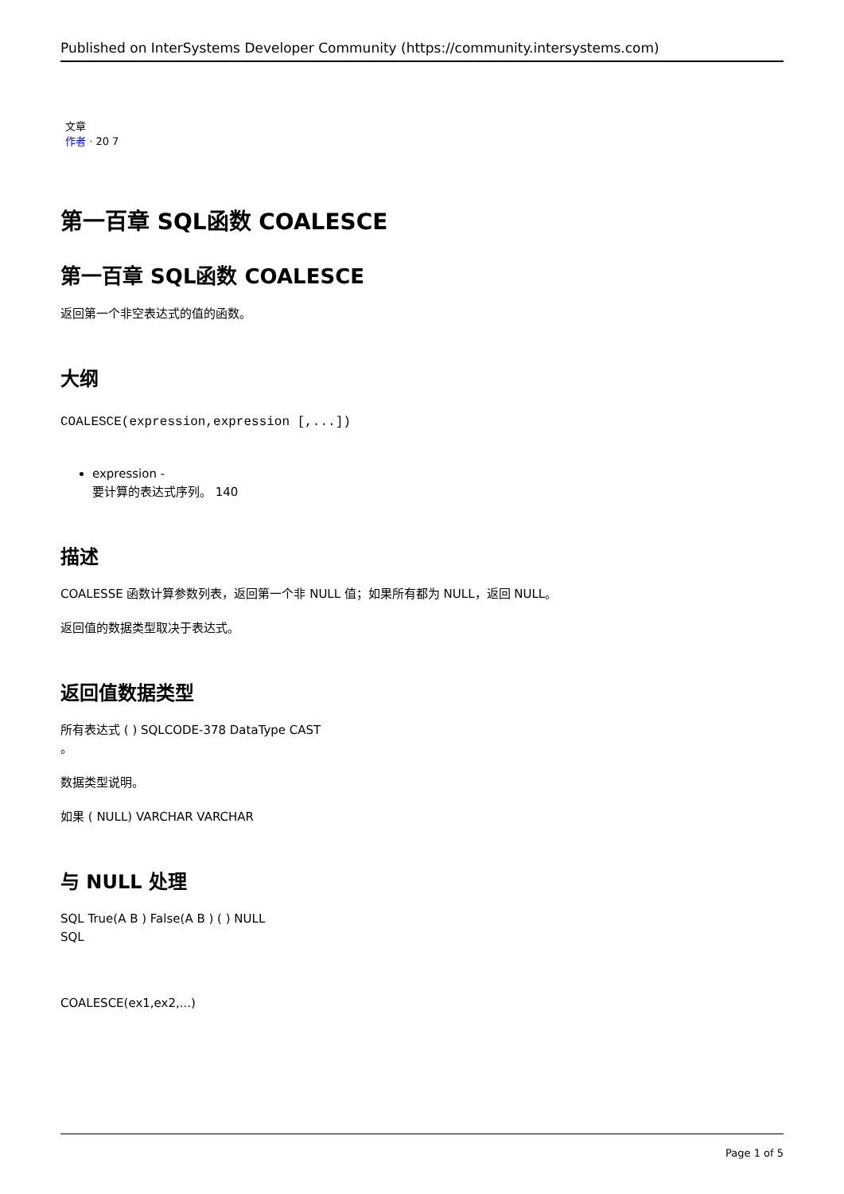Published on InterSystems Developer Community (https://community.intersystems.com)
文章
作者 · 20 7
第一百章 SQL函数 COALESCE
第一百章 SQL函数 COALESCE
返回第一个非空表达式的值的函数。
大纲
COALESCE(expression,expression [,...])
expression -
要计算的表达式序列。 140
描述
COALESSE 函数计算参数列表，返回第一个非 NULL 值；如果所有都为 NULL，返回 NULL。
返回值的数据类型取决于表达式。
返回值数据类型
所有表达式 ( ) SQLCODE-378 DataType CAST
。
数据类型说明。
如果 ( NULL) VARCHAR VARCHAR
与 NULL 处理
SQL True(A B ) False(A B ) ( ) NULL
SQL
COALESCE(ex1,ex2,...)
Page 1 of 5